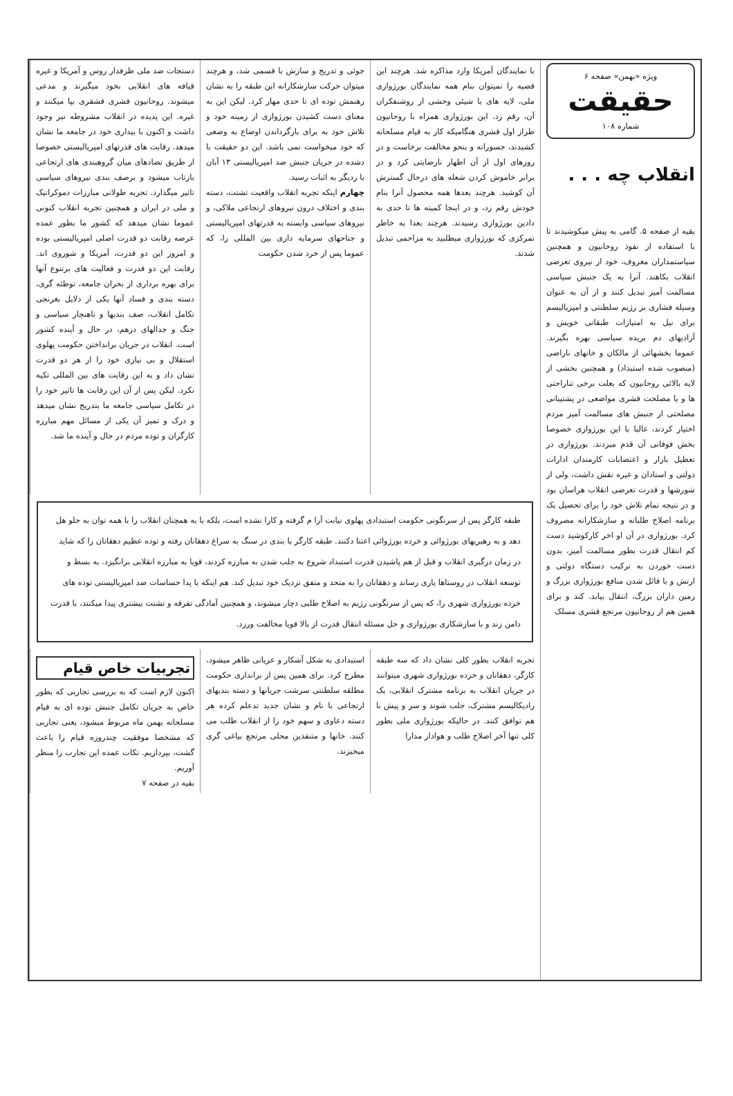ویژه «بهمن» صفحه ۶
حقیقت
شماره ۱۰۸
انقلاب چه . . .
بقیه از صفحه ۵. گامی به پیش میکوشیدند تا با استفاده از نفوذ روحانیون و همچنین سیاستمداران معروف، خود از نیروی تعرضی انقلاب بکاهند. آنرا به یک جنبش سیاسی مسالمت آمیز تبدیل کنند و از آن به عنوان وسیله فشاری بر رژیم سلطنتی و امپریالیسم برای نیل به امتیازات طبقاتی خویش و آزادیهای دم بریده سیاسی بهره بگیرند. عموما بخشهائی از مالکان و خانهای ناراضی (منصوب شده استبداد) و همچنین بخشی از لایه بالائی روحانیون که بعلت برخی تناراحتی ها و یا مصلحت قشری مواضعی در پشتیبانی مصلحتی از جنبش های مسالمت آمیز مردم اختیار کردند، غالبا با این بورژوازی خصوصا بخش فوقانی آن قدم میزدند. بورژوازی در تعطیل بازار و اعتصابات کارمندان ادارات دولتی و استادان و غیره نقش داشت، ولی از شورشها و قدرت تعرضی انقلاب هراسان بود و در نتیجه تمام تلاش خود را برای تحصیل یک برنامه اصلاح طلبانه و سازشکارانه مصروف کرد. بورژوازی در آن او اخر کارکوشید دست کم انتقال قدرت بطور مسالمت آمیز، بدون دست خوردن به ترکیب دستگاه دولتی و ارتش و با قائل شدن منافع بورژوازی بزرگ و زمین داران بزرگ، انتقال بیابد. کند و برای همین هم از روحانیون مرتجع قشری مسلک
با نمایندگان آمریکا وارد مذاکره شد. هرچند این قضیه را نمیتوان بنام همه نمایندگان بورژوازی ملی، لایه های با شیئی وحشی از روشنفکران آن، رقم زد. این بورژوازی همراه با روحانیون طراز اول قشری هنگامیکه کار به قیام مسلحانه کشیدند، جسورانه و بنحو مخالفت برخاست و در روزهای اول از آن اظهار نارضایتی کرد و در برابر خاموش کردن شعله های درحال گسترش آن کوشید. هرچند بعدها همه محصول آنرا بنام خودش رقم زد، و در اینجا کمیته ها تا حدی به دادین بورژوازی رسیدند. هرچند بعدا به خاطر تمرکزی که بورژوازی میطلبید به مزاحمی تبدیل شدند.
جوئی و تدریج و سازش با قسمی شد، و هرچند میتوان حرکت سازشکارانه این طبقه را به نشان رهنمش توده ای تا حدی مهار کرد. لیکن این به معنای دست کشیدن بورژوازی از زمینه خود و تلاش خود به برای بازگرداندن اوضاع به وضعی که خود میخواست نمی باشد. این دو حقیقت با دشده در جریان جنبش ضد امپریالیستی ۱۳ آبان با ردیگر به اثبات رسید.
چهارم اینکه تجربه انقلاب واقعیت تشتت، دسته بندی و اختلاف درون نیروهای ارتجاعی ملاکی، و نیروهای سیاسی وابسته به قدرتهای امپریالیستی و جناحهای سرمایه داری بین المللی را، که عموما پس از خرد شدن حکومت
دستجات ضد ملی طرفدار روس و آمریکا و غیره قیافه های انقلابی بخود میگیرند و مدعی میشوند. روحانیون قشری قشقری بپا میکنند و غیره. این پدیده در انقلاب مشروطه نیز وجود داشت و اکنون با بیداری خود در جامعه ما نشان میدهد. رقابت های قدرتهای امپریالیستی خصوصا از طریق تضادهای میان گروهبندی های ارتجاعی بازتاب میشود و برصف بندی نیروهای سیاسی تاثیر میگذارد. تجربه طولانی مبارزات دموکراتیک و ملی در ایران و همچنین تجربه انقلاب کنونی عموما نشان میدهد که کشور ما بطور عمده عرصه رقابت دو قدرت اصلی امپریالیستی بوده و امروز این دو قدرت، آمریکا و شوروی اند. رقابت این دو قدرت و فعالیت های برتنوع آنها برای بهره برداری از بحران جامعه، توطئه گری، دسته بندی و فساد آنها یکی از دلایل بغرنجی تکامل انقلاب، صف بندیها و ناهنجار سیاسی و جنگ و جدالهای درهم، در حال و آینده کشور است. انقلاب در جریان برانداختن حکومت پهلوی استقلال و بی نیازی خود را از هر دو قدرت نشان داد و به این رقابت های بین المللی تکیه نکرد. لیکن پس از آن این رقابت ها تاثیر خود را در تکامل سیاسی جامعه ما بتدریج نشان میدهد و درک و تمیز آن یکی از مسائل مهم مبارزه کارگران و توده مردم در حال و آینده ما شد.
طبقه کارگر پس از سرنگونی حکومت استبدادی پهلوی نیابت آرا م گرفته و کارا نشده است، بلکه با به همچنان انقلاب را با همه توان به جلو هل دهد و به رهبریهای بورژوائی و خرده بورژوائی اعتنا دکنند. طبقه کارگر با بندی در سنگ به سراغ دهقانان رفته و توده عظیم دهقانان را که شاید در زمان درگیری انقلاب و قبل از هم پاشیدن قدرت استبداد شروع به جلب شدن به مبارزه کردند، قویا به مبارزه انقلابی برانگیزد. به بسط و توسعه انقلاب در روستاها یاری رساند و دهقانان را به متحد و متفق نزدیک خود تبدیل کند. هم اینکه با پدا حساسات ضد امپریالیستی توده های خرده بورژوازی شهری را، که پس از سرنگونی رژیم به اصلاح طلبی دچار میشوند، و همچنین آمادگی تفرقه و تشتت بیشتری پیدا میکنند، با قدرت دامن زند و با سازشکاری بورژوازی و حل مسئله انتقال قدرت از بالا قویا مخالفت ورزد.
تجربه انقلاب بطور کلی نشان داد که سه طبقه کارگر، دهقانان و خرده بورژوازی شهری میتوانند در جریان انقلاب به برنامه مشترک انقلابی، یک رادیکالیسم مشترک، جلب شوند و سر و پیش با هم توافق کنند. در حالیکه بورژوازی ملی بطور کلی تنها آخر اصلاح طلب و هوادار مدارا
استبدادی به شکل آشکار و عریانی ظاهر میشود، مطرح کرد. برای همین پس از براندازی حکومت مطلقه سلطنتی سرشت جریانها و دسته بندیهای ارتجاعی با نام و نشان جدید تدعلم کرده هر دسته دعاوی و سهم خود را از انقلاب طلب می کنند. خانها و متنفذین محلی مرتجع بیاغی گری میخیزند.
تجربیات خاص قیام
اکنون لازم است که به بررسی تجاربی که بطور خاص به جریان تکامل جنبش توده ای به قیام مسلحانه بهمن ماه مربوط میشود، یعنی تجاربی که مشخصا موفقیت چندروزه قیام را باعث گشت، بپردازیم. تکات عمده این تجارب را منظر آوریم.
بقیه در صفحه ۷